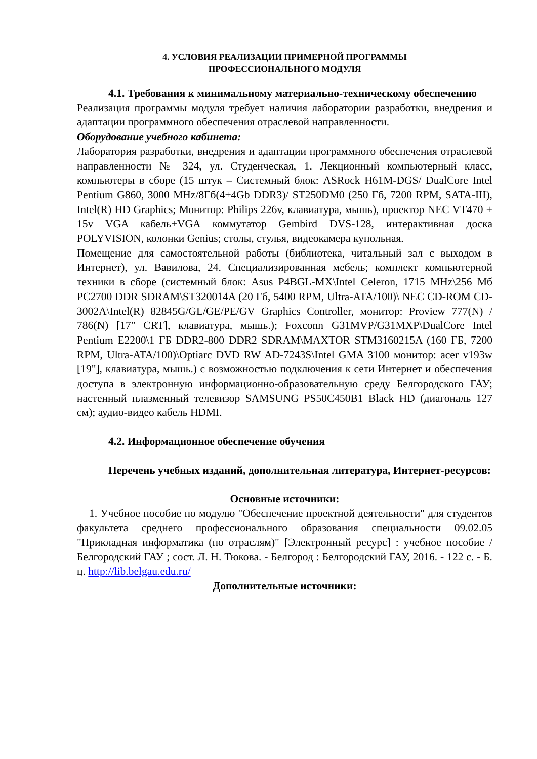4. УСЛОВИЯ РЕАЛИЗАЦИИ ПРИМЕРНОЙ ПРОГРАММЫ
ПРОФЕССИОНАЛЬНОГО МОДУЛЯ
4.1. Требования к минимальному материально-техническому обеспечению
Реализация программы модуля требует наличия лаборатории разработки, внедрения и адаптации программного обеспечения отраслевой направленности.
Оборудование учебного кабинета:
Лаборатория разработки, внедрения и адаптации программного обеспечения отраслевой направленности № 324, ул. Студенческая, 1. Лекционный компьютерный класс, компьютеры в сборе (15 штук – Системный блок: ASRock H61M-DGS/ DualCore Intel Pentium G860, 3000 MHz/8Гб(4+4Gb DDR3)/ ST250DM0 (250 Гб, 7200 RPM, SATA-III), Intel(R) HD Graphics; Монитор: Philips 226v, клавиатура, мышь), проектор NEC VT470 + 15v VGA кабель+VGA коммутатор Gembird DVS-128, интерактивная доска POLYVISION, колонки Genius; столы, стулья, видеокамера купольная.
Помещение для самостоятельной работы (библиотека, читальный зал с выходом в Интернет), ул. Вавилова, 24. Специализированная мебель; комплект компьютерной техники в сборе (системный блок: Asus P4BGL-MX\Intel Celeron, 1715 MHz\256 Мб PC2700 DDR SDRAM\ST320014A (20 Гб, 5400 RPM, Ultra-ATA/100)\ NEC CD-ROM CD-3002A\Intel(R) 82845G/GL/GE/PE/GV Graphics Controller, монитор: Proview 777(N) / 786(N) [17" CRT], клавиатура, мышь.); Foxconn G31MVP/G31MXP\DualCore Intel Pentium E2200\1 ГБ DDR2-800 DDR2 SDRAM\MAXTOR STM3160215A (160 ГБ, 7200 RPM, Ultra-ATA/100)\Optiarc DVD RW AD-7243S\Intel GMA 3100 монитор: acer v193w [19"], клавиатура, мышь.) с возможностью подключения к сети Интернет и обеспечения доступа в электронную информационно-образовательную среду Белгородского ГАУ; настенный плазменный телевизор SAMSUNG PS50C450B1 Black HD (диагональ 127 см); аудио-видео кабель HDMI.
4.2. Информационное обеспечение обучения
Перечень учебных изданий, дополнительная литература, Интернет-ресурсов:
Основные источники:
1. Учебное пособие по модулю "Обеспечение проектной деятельности" для студентов факультета среднего профессионального образования специальности 09.02.05 "Прикладная информатика (по отраслям)" [Электронный ресурс] : учебное пособие / Белгородский ГАУ ; сост. Л. Н. Тюкова. - Белгород : Белгородский ГАУ, 2016. - 122 с. - Б. ц. http://lib.belgau.edu.ru/
Дополнительные источники: